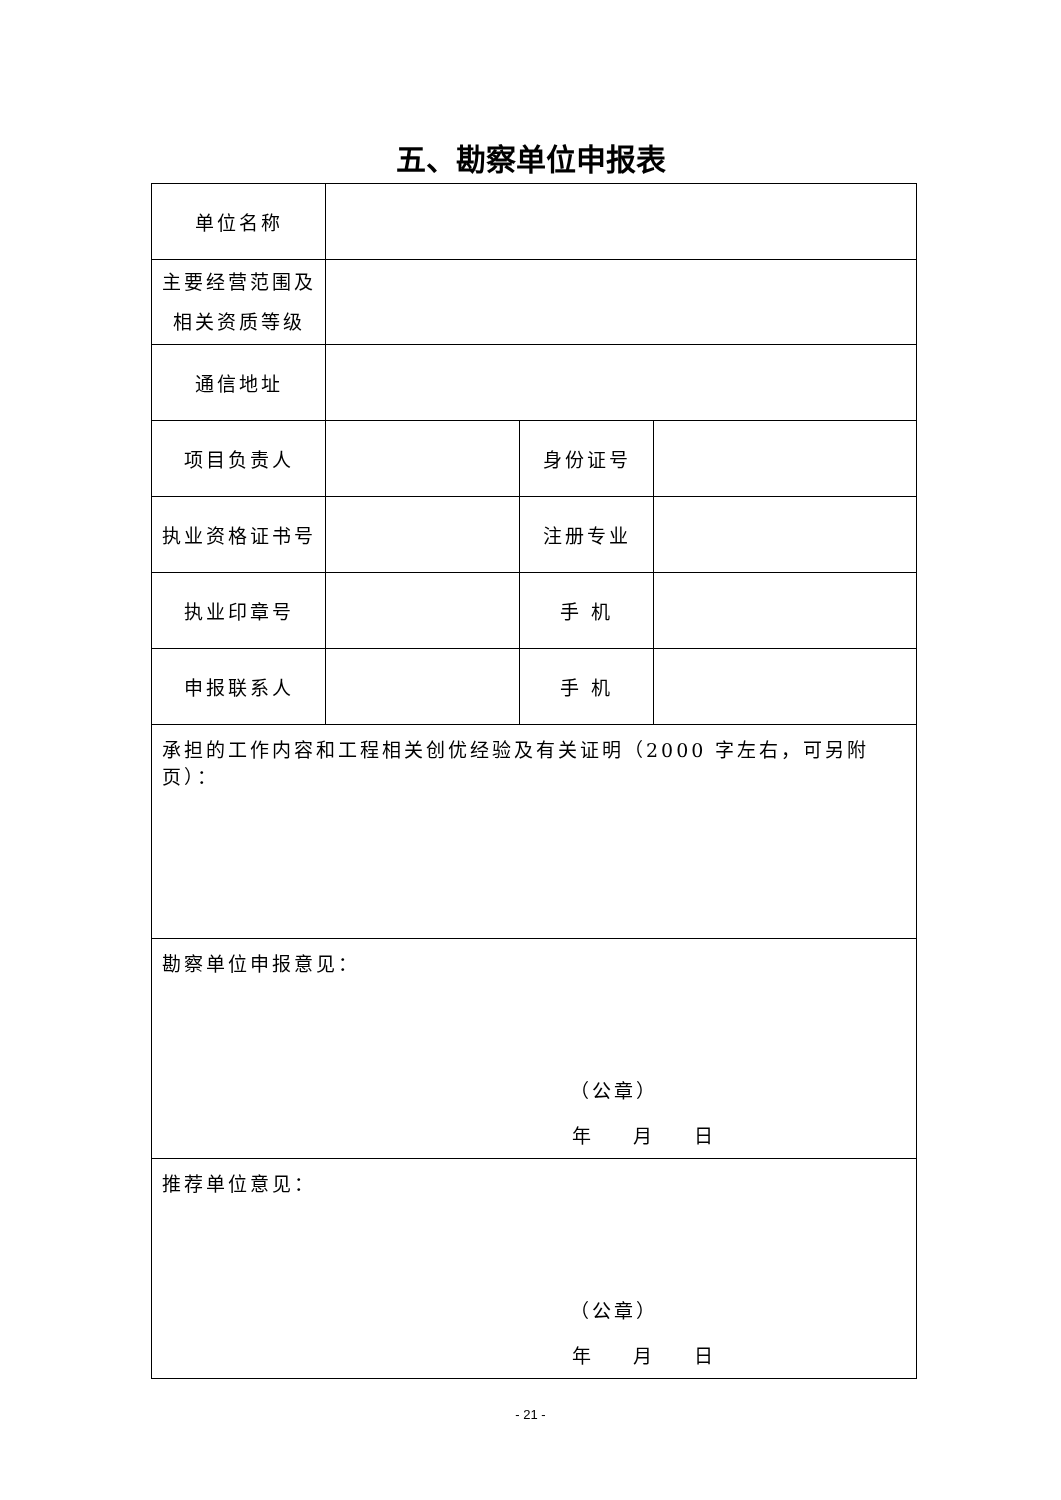五、勘察单位申报表
| 单位名称 | | | |
| 主要经营范围及 相关资质等级 | | | |
| 通信地址 | | | |
| 项目负责人 | | 身份证号 | |
| 执业资格证书号 | | 注册专业 | |
| 执业印章号 | | 手 机 | |
| 申报联系人 | | 手 机 | |
| 承担的工作内容和工程相关创优经验及有关证明（2000 字左右，可另附页）： | | | |
| 勘察单位申报意见： （公章） 年 月 日 | | | |
| 推荐单位意见： （公章） 年 月 日 | | | |
- 21 -